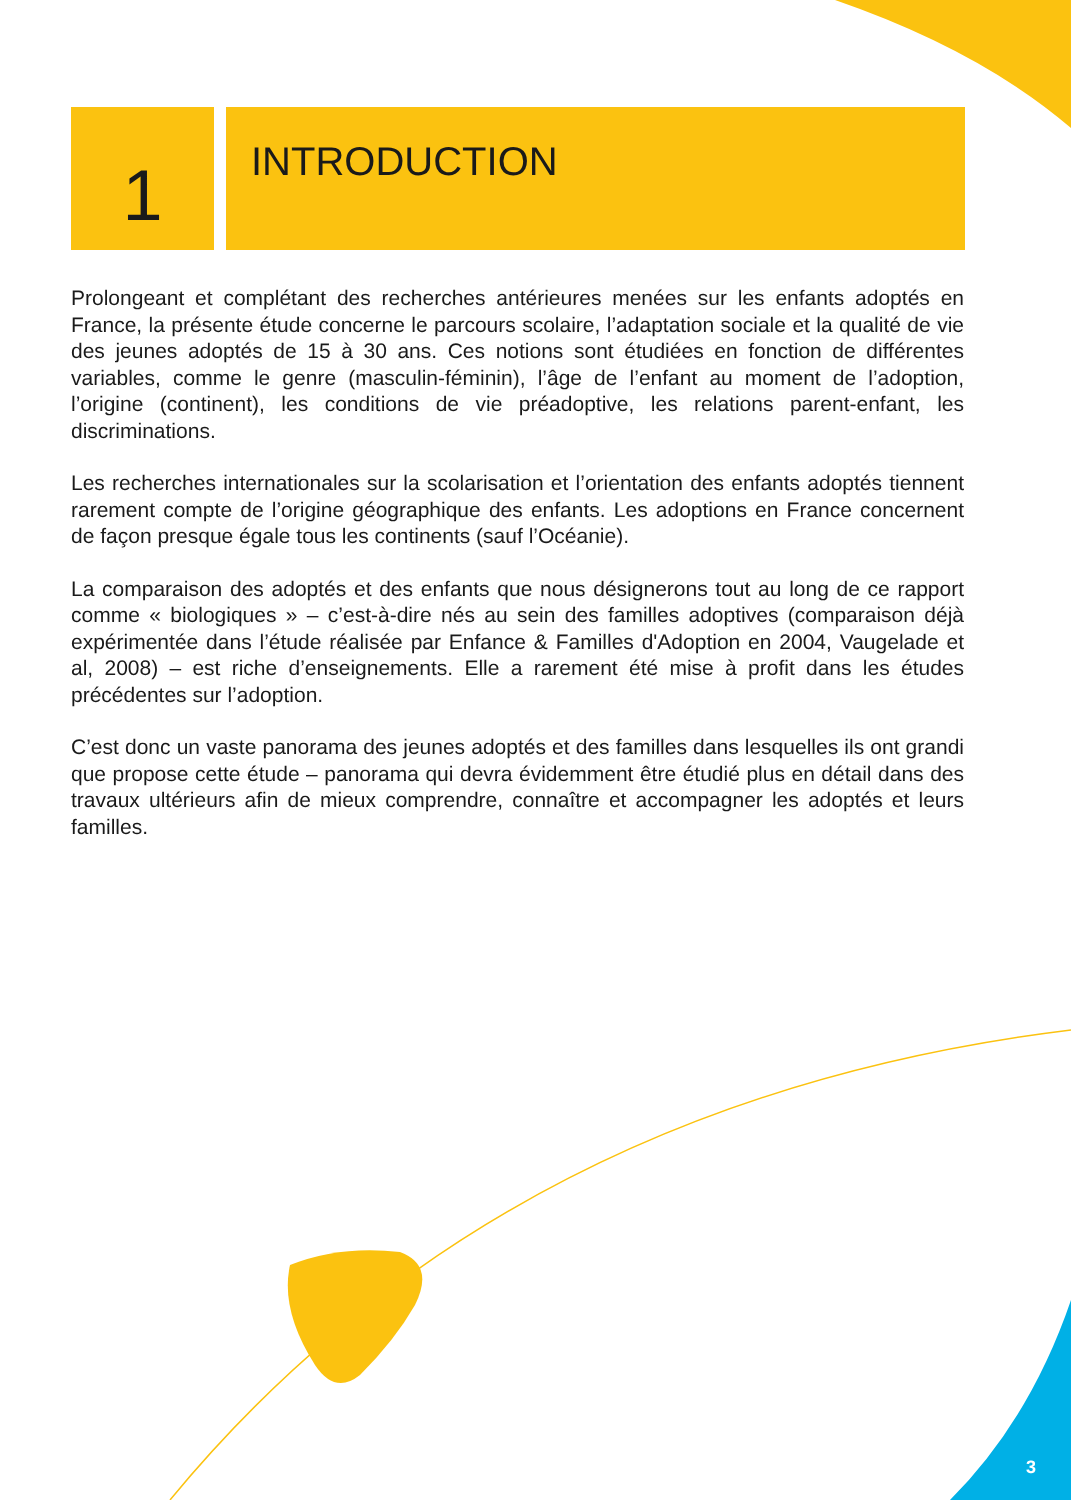1
INTRODUCTION
Prolongeant et complétant des recherches antérieures menées sur les enfants adoptés en France, la présente étude concerne le parcours scolaire, l’adaptation sociale et la qualité de vie des jeunes adoptés de 15 à 30 ans. Ces notions sont étudiées en fonction de différentes variables, comme le genre (masculin-féminin), l’âge de l’enfant au moment de l’adoption, l’origine (continent), les conditions de vie préadoptive, les relations parent-enfant, les discriminations.
Les recherches internationales sur la scolarisation et l’orientation des enfants adoptés tiennent rarement compte de l’origine géographique des enfants. Les adoptions en France concernent de façon presque égale tous les continents (sauf l’Océanie).
La comparaison des adoptés et des enfants que nous désignerons tout au long de ce rapport comme « biologiques » – c’est-à-dire nés au sein des familles adoptives (comparaison déjà expérimentée dans l’étude réalisée par Enfance & Familles d'Adoption en 2004, Vaugelade et al, 2008) – est riche d’enseignements. Elle a rarement été mise à profit dans les études précédentes sur l’adoption.
C’est donc un vaste panorama des jeunes adoptés et des familles dans lesquelles ils ont grandi que propose cette étude – panorama qui devra évidemment être étudié plus en détail dans des travaux ultérieurs afin de mieux comprendre, connaître et accompagner les adoptés et leurs familles.
3